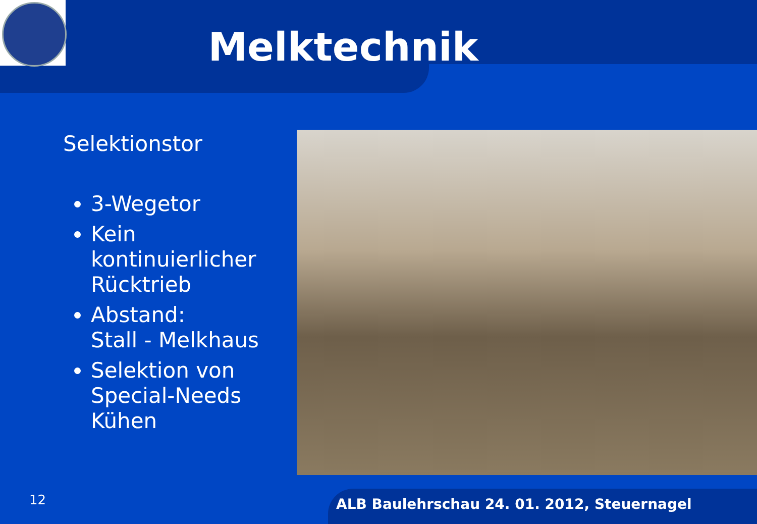Melktechnik
Selektionstor
3-Wegetor
Kein kontinuierlicher Rücktrieb
Abstand:
Stall - Melkhaus
Selektion von Special-Needs Kühen
12 ALB Baulehrschau 24. 01. 2012, Steuernagel